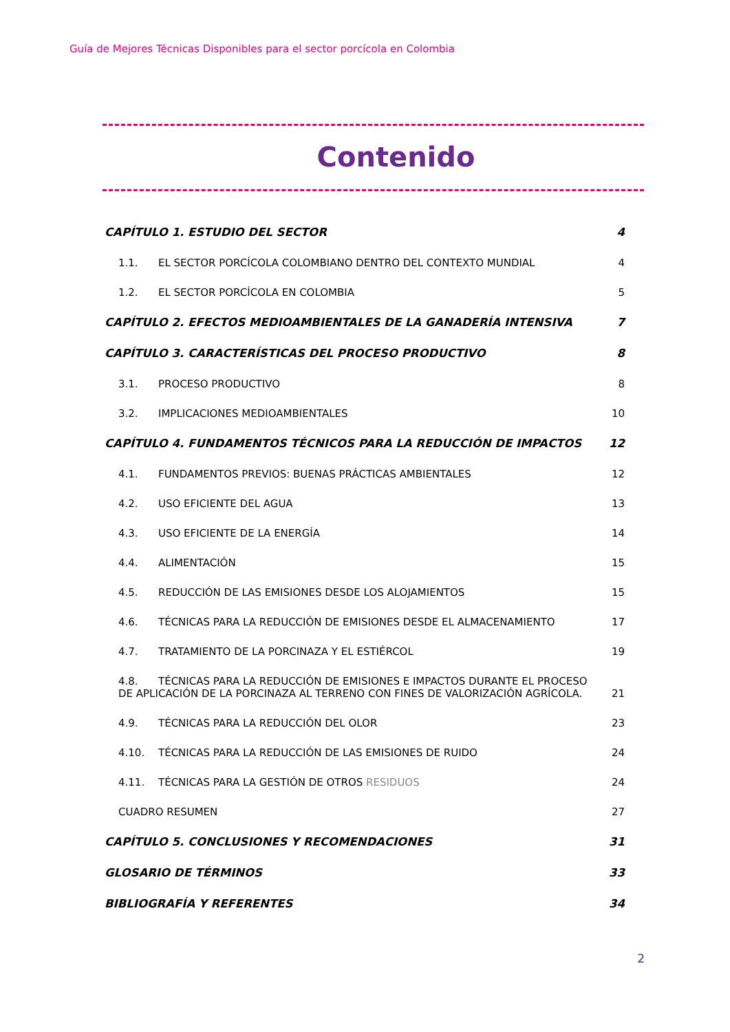Guía de Mejores Técnicas Disponibles para el sector porcícola en Colombia
Contenido
CAPÍTULO 1. ESTUDIO DEL SECTOR 4
1.1. EL SECTOR PORCÍCOLA COLOMBIANO DENTRO DEL CONTEXTO MUNDIAL 4
1.2. EL SECTOR PORCÍCOLA EN COLOMBIA 5
CAPÍTULO 2. EFECTOS MEDIOAMBIENTALES DE LA GANADERÍA INTENSIVA 7
CAPÍTULO 3. CARACTERÍSTICAS DEL PROCESO PRODUCTIVO 8
3.1. PROCESO PRODUCTIVO 8
3.2. IMPLICACIONES MEDIOAMBIENTALES 10
CAPÍTULO 4. FUNDAMENTOS TÉCNICOS PARA LA REDUCCIÓN DE IMPACTOS 12
4.1. FUNDAMENTOS PREVIOS: BUENAS PRÁCTICAS AMBIENTALES 12
4.2. USO EFICIENTE DEL AGUA 13
4.3. USO EFICIENTE DE LA ENERGÍA 14
4.4. ALIMENTACIÓN 15
4.5. REDUCCIÓN DE LAS EMISIONES DESDE LOS ALOJAMIENTOS 15
4.6. TÉCNICAS PARA LA REDUCCIÓN DE EMISIONES DESDE EL ALMACENAMIENTO 17
4.7. TRATAMIENTO DE LA PORCINAZA Y EL ESTIÉRCOL 19
4.8. TÉCNICAS PARA LA REDUCCIÓN DE EMISIONES E IMPACTOS DURANTE EL PROCESO DE APLICACIÓN DE LA PORCINAZA AL TERRENO CON FINES DE VALORIZACIÓN AGRÍCOLA. 21
4.9. TÉCNICAS PARA LA REDUCCIÓN DEL OLOR 23
4.10. TÉCNICAS PARA LA REDUCCIÓN DE LAS EMISIONES DE RUIDO 24
4.11. TÉCNICAS PARA LA GESTIÓN DE OTROS RESIDUOS 24
CUADRO RESUMEN 27
CAPÍTULO 5. CONCLUSIONES Y RECOMENDACIONES 31
GLOSARIO DE TÉRMINOS 33
BIBLIOGRAFÍA Y REFERENTES 34
2